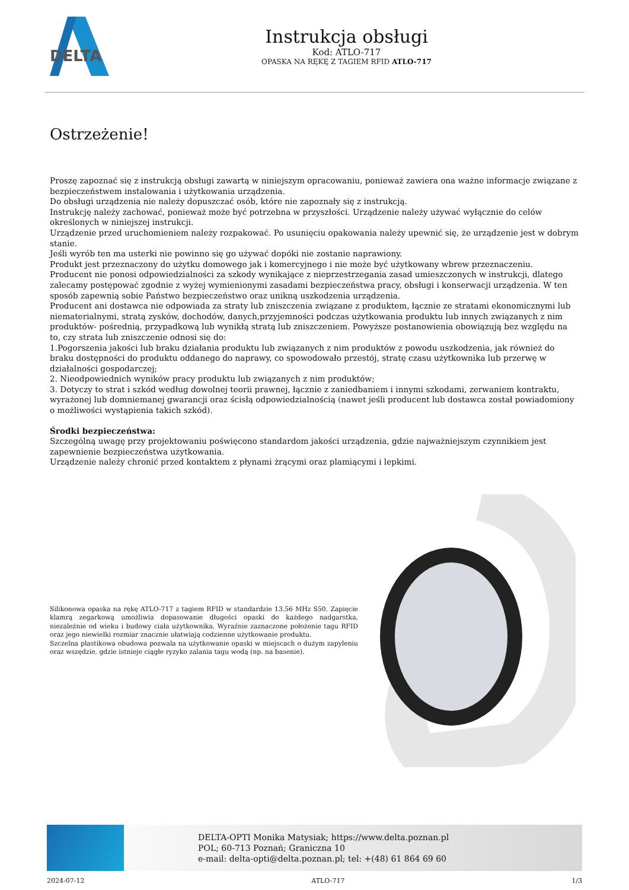DELTA
Instrukcja obsługi
Kod: ATLO-717
OPASKA NA RĘKĘ Z TAGIEM RFID ATLO-717
Ostrzeżenie!
Proszę zapoznać się z instrukcją obsługi zawartą w niniejszym opracowaniu, ponieważ zawiera ona ważne informacje związane z bezpieczeństwem instalowania i użytkowania urządzenia.
Do obsługi urządzenia nie należy dopuszczać osób, które nie zapoznały się z instrukcją.
Instrukcję należy zachować, ponieważ może być potrzebna w przyszłości. Urządzenie należy używać wyłącznie do celów określonych w niniejszej instrukcji.
Urządzenie przed uruchomieniem należy rozpakować. Po usunięciu opakowania należy upewnić się, że urządzenie jest w dobrym stanie.
Jeśli wyrób ten ma usterki nie powinno się go używać dopóki nie zostanie naprawiony.
Produkt jest przeznaczony do użytku domowego jak i komercyjnego i nie może być użytkowany wbrew przeznaczeniu.
Producent nie ponosi odpowiedzialności za szkody wynikające z nieprzestrzegania zasad umieszczonych w instrukcji, dlatego zalecamy postępować zgodnie z wyżej wymienionymi zasadami bezpieczeństwa pracy, obsługi i konserwacji urządzenia. W ten sposób zapewnią sobie Państwo bezpieczeństwo oraz unikną uszkodzenia urządzenia.
Producent ani dostawca nie odpowiada za straty lub zniszczenia związane z produktem, łącznie ze stratami ekonomicznymi lub niematerialnymi, stratą zysków, dochodów, danych,przyjemności podczas użytkowania produktu lub innych związanych z nim produktów- pośrednią, przypadkową lub wynikłą stratą lub zniszczeniem. Powyższe postanowienia obowiązują bez względu na to, czy strata lub zniszczenie odnosi się do:
1.Pogorszenia jakości lub braku działania produktu lub związanych z nim produktów z powodu uszkodzenia, jak również do braku dostępności do produktu oddanego do naprawy, co spowodowało przestój, stratę czasu użytkownika lub przerwę w działalności gospodarczej;
2. Nieodpowiednich wyników pracy produktu lub związanych z nim produktów;
3. Dotyczy to strat i szkód według dowolnej teorii prawnej, łącznie z zaniedbaniem i innymi szkodami, zerwaniem kontraktu, wyrażonej lub domniemanej gwarancji oraz ścisłą odpowiedzialnością (nawet jeśli producent lub dostawca został powiadomiony o możliwości wystąpienia takich szkód).
Środki bezpieczeństwa:
Szczególną uwagę przy projektowaniu poświęcono standardom jakości urządzenia, gdzie najważniejszym czynnikiem jest zapewnienie bezpieczeństwa użytkowania.
Urządzenie należy chronić przed kontaktem z płynami żrącymi oraz plamiącymi i lepkimi.
Silikonowa opaska na rękę ATLO-717 z tagiem RFID w standardzie 13.56 MHz S50. Zapięcie klamrą zegarkową umożliwia dopasowanie długości opaski do każdego nadgarstka, niezależnie od wieku i budowy ciała użytkownika. Wyraźnie zaznaczone położenie tagu RFID oraz jego niewielki rozmiar znacznie ułatwiają codzienne użytkowanie produktu.
Szczelna plastikowa obudowa pozwala na użytkowanie opaski w miejscach o dużym zapyleniu oraz wszędzie, gdzie istnieje ciągłe ryzyko zalania tagu wodą (np. na basenie).
DELTA-OPTI Monika Matysiak; https://www.delta.poznan.pl
POL; 60-713 Poznań; Graniczna 10
e-mail: delta-opti@delta.poznan.pl; tel: +(48) 61 864 69 60
2024-07-12 ATLO-717 1/3